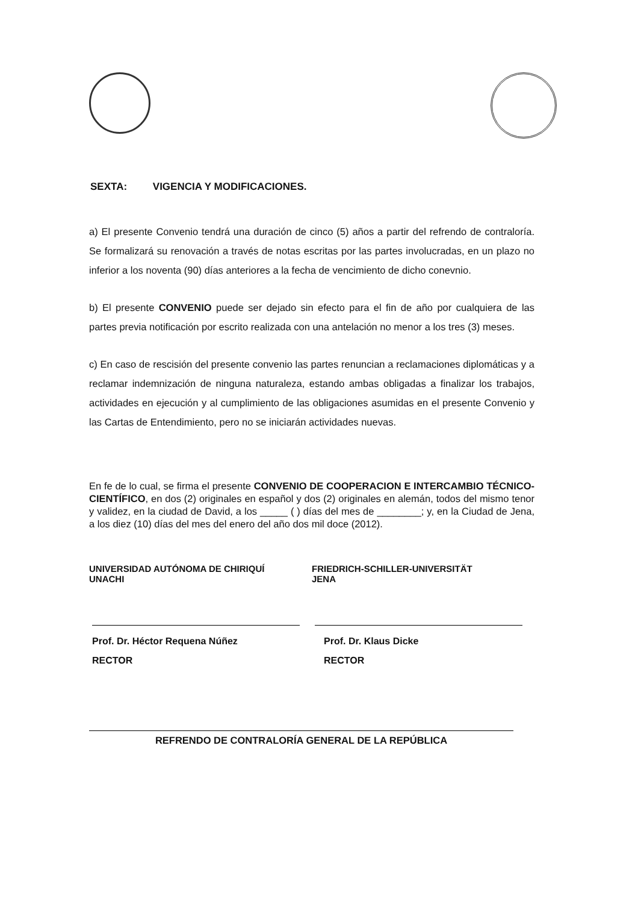SEXTA: VIGENCIA Y MODIFICACIONES.
a) El presente Convenio tendrá una duración de cinco (5) años a partir del refrendo de contraloría. Se formalizará su renovación a través de notas escritas por las partes involucradas, en un plazo no inferior a los noventa (90) días anteriores a la fecha de vencimiento de dicho conevnio.
b) El presente CONVENIO puede ser dejado sin efecto para el fin de año por cualquiera de las partes previa notificación por escrito realizada con una antelación no menor a los tres (3) meses.
c) En caso de rescisión del presente convenio las partes renuncian a reclamaciones diplomáticas y a reclamar indemnización de ninguna naturaleza, estando ambas obligadas a finalizar los trabajos, actividades en ejecución y al cumplimiento de las obligaciones asumidas en el presente Convenio y las Cartas de Entendimiento, pero no se iniciarán actividades nuevas.
En fe de lo cual, se firma el presente CONVENIO DE COOPERACION E INTERCAMBIO TÉCNICO-CIENTÍFICO, en dos (2) originales en español y dos (2) originales en alemán, todos del mismo tenor y validez, en la ciudad de David, a los _____ ( ) días del mes de ________; y, en la Ciudad de Jena, a los diez (10) días del mes del enero del año dos mil doce (2012).
UNIVERSIDAD AUTÓNOMA DE CHIRIQUÍ
UNACHI
Prof. Dr. Héctor Requena Núñez
RECTOR
FRIEDRICH-SCHILLER-UNIVERSITÄT
JENA
Prof. Dr. Klaus Dicke
RECTOR
REFRENDO DE CONTRALORÍA GENERAL DE LA REPÚBLICA